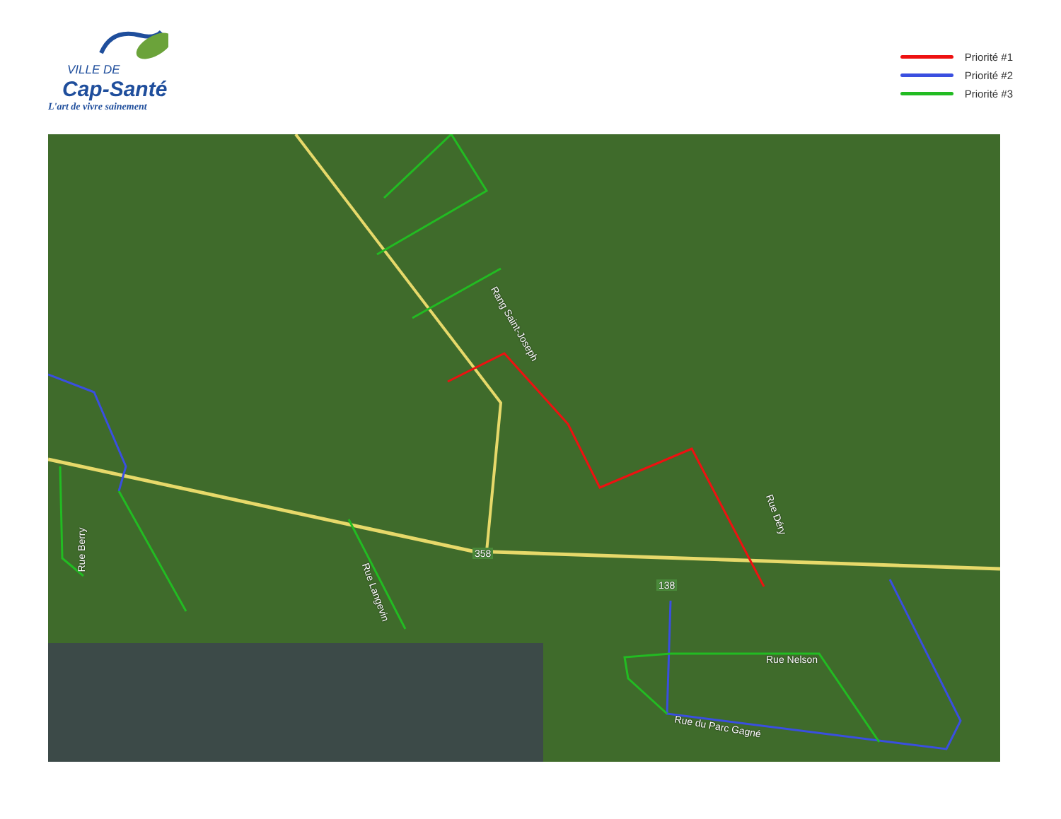VILLE DE
Cap-Santé
L'art de vivre sainement
Priorité #1
Priorité #2
Priorité #3
Rang Saint-Joseph
Rue Déry
Rue Berry
Rue Langevin
Rue Nelson
Rue du Parc Gagné
358
138